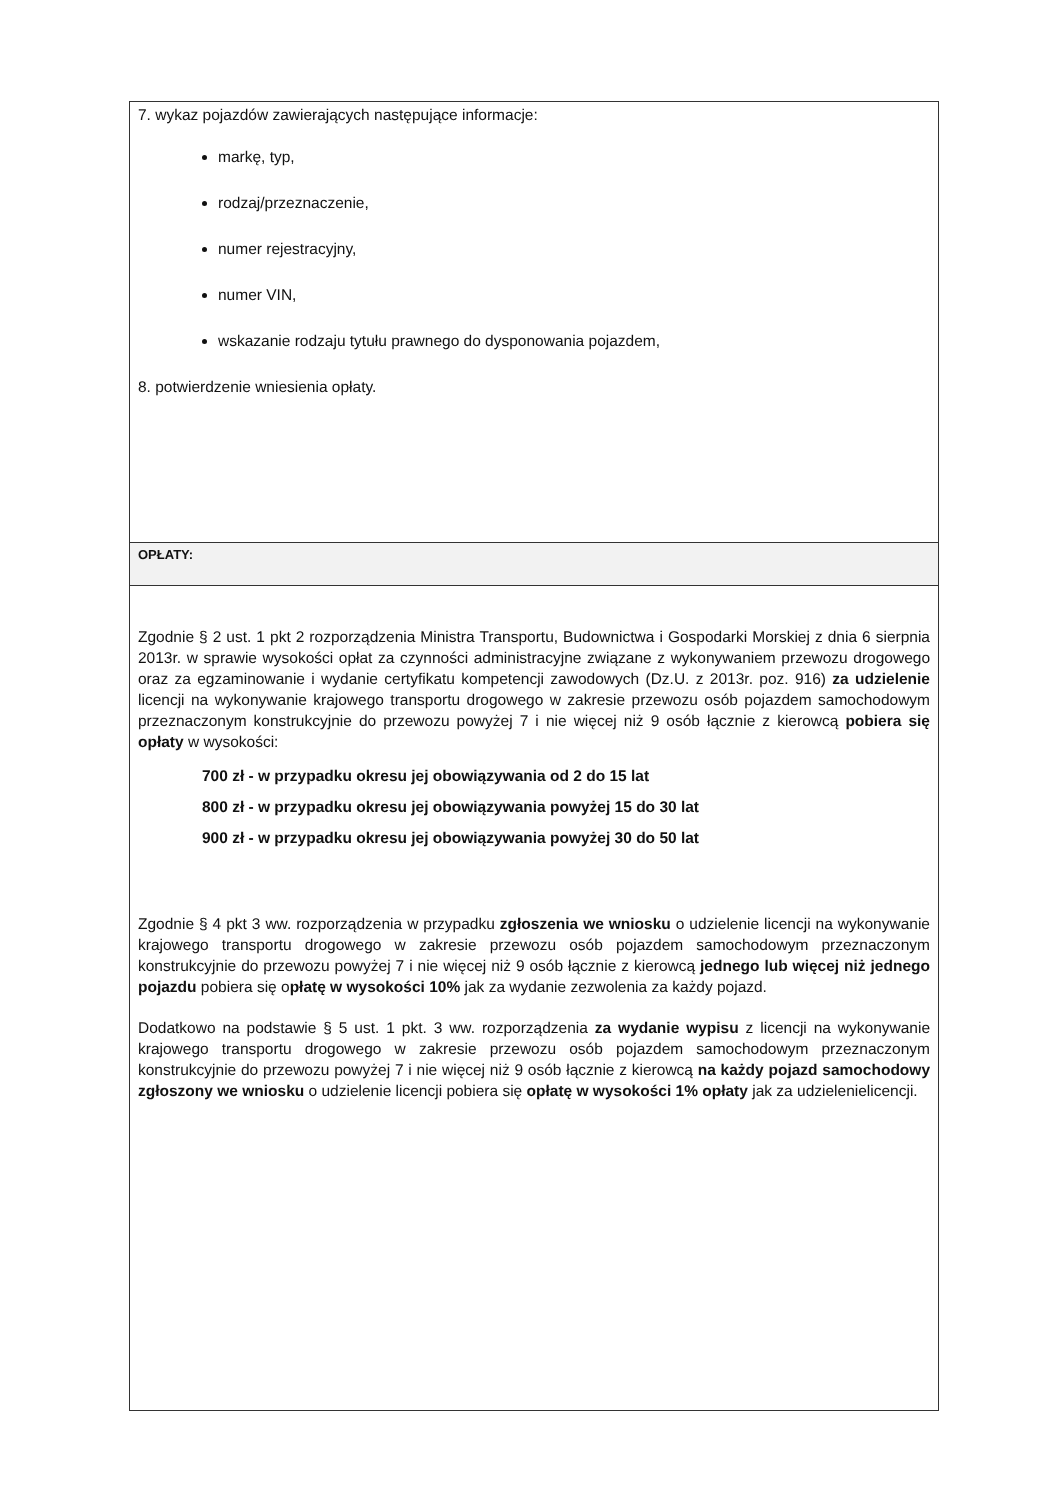| 7. wykaz pojazdów zawierających następujące informacje: markę, typ, rodzaj/przeznaczenie, numer rejestracyjny, numer VIN, wskazanie rodzaju tytułu prawnego do dysponowania pojazdem, 8. potwierdzenie wniesienia opłaty. |
| OPŁATY: |
| Zgodnie § 2 ust. 1 pkt 2 rozporządzenia Ministra Transportu, Budownictwa i Gospodarki Morskiej z dnia 6 sierpnia 2013r. w sprawie wysokości opłat za czynności administracyjne związane z wykonywaniem przewozu drogowego oraz za egzaminowanie i wydanie certyfikatu kompetencji zawodowych (Dz.U. z 2013r. poz. 916) za udzielenie licencji na wykonywanie krajowego transportu drogowego w zakresie przewozu osób pojazdem samochodowym przeznaczonym konstrukcyjnie do przewozu powyżej 7 i nie więcej niż 9 osób łącznie z kierowcą pobiera się opłaty w wysokości: 700 zł - w przypadku okresu jej obowiązywania od 2 do 15 lat 800 zł - w przypadku okresu jej obowiązywania powyżej 15 do 30 lat 900 zł - w przypadku okresu jej obowiązywania powyżej 30 do 50 lat Zgodnie § 4 pkt 3 ww. rozporządzenia w przypadku zgłoszenia we wniosku o udzielenie licencji na wykonywanie krajowego transportu drogowego w zakresie przewozu osób pojazdem samochodowym przeznaczonym konstrukcyjnie do przewozu powyżej 7 i nie więcej niż 9 osób łącznie z kierowcą jednego lub więcej niż jednego pojazdu pobiera się o płatę w wysokości 10% jak za wydanie zezwolenia za każdy pojazd. Dodatkowo na podstawie § 5 ust. 1 pkt. 3 ww. rozporządzenia za wydanie wypisu z licencji na wykonywanie krajowego transportu drogowego w zakresie przewozu osób pojazdem samochodowym przeznaczonym konstrukcyjnie do przewozu powyżej 7 i nie więcej niż 9 osób łącznie z kierowcą na każdy pojazd samochodowy zgłoszony we wniosku o udzielenie licencji pobiera się opłatę w wysokości 1% opłaty jak za udzielenielicencji. |